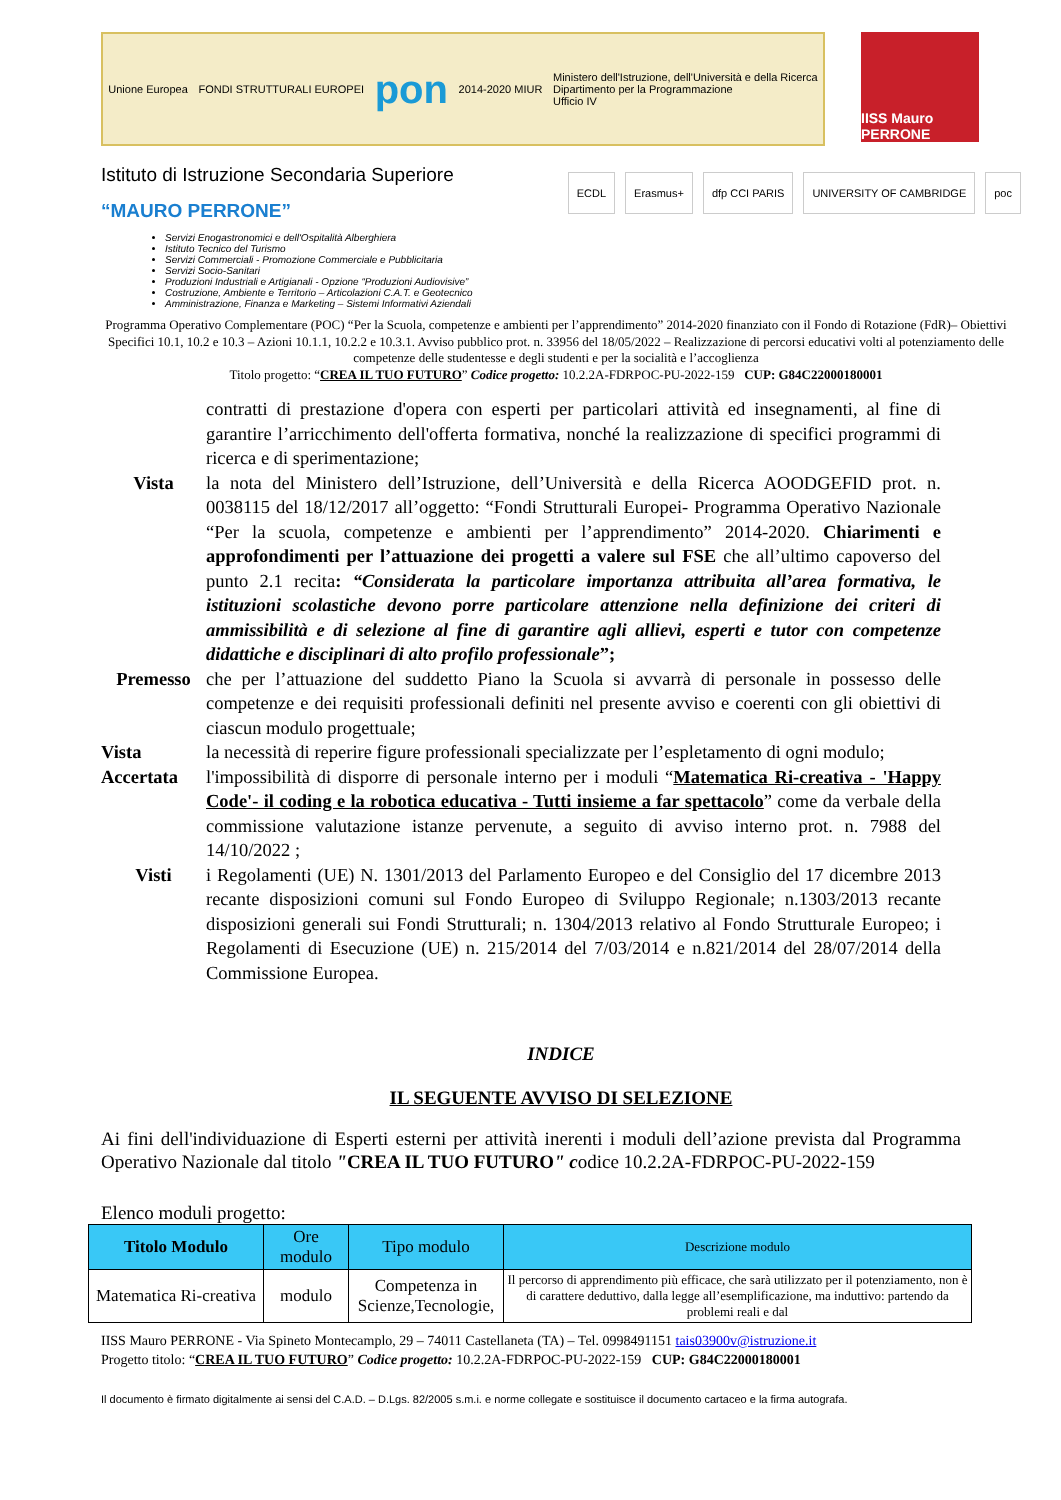Unione Europea FONDI STRUTTURALI EUROPEI pon 2014-2020 MIUR Ministero dell'Istruzione, dell'Università e della Ricerca
Dipartimento per la Programmazione
Ufficio IV
IISS Mauro PERRONE
Istituto di Istruzione Secondaria Superiore
“MAURO PERRONE”
ECDL Erasmus+ dfp CCI PARIS UNIVERSITY OF CAMBRIDGE poc
Servizi Enogastronomici e dell'Ospitalità Alberghiera
Istituto Tecnico del Turismo
Servizi Commerciali - Promozione Commerciale e Pubblicitaria
Servizi Socio-Sanitari
Produzioni Industriali e Artigianali - Opzione “Produzioni Audiovisive”
Costruzione, Ambiente e Territorio – Articolazioni C.A.T. e Geotecnico
Amministrazione, Finanza e Marketing – Sistemi Informativi Aziendali
Programma Operativo Complementare (POC) “Per la Scuola, competenze e ambienti per l’apprendimento” 2014-2020 finanziato con il Fondo di Rotazione (FdR)– Obiettivi Specifici 10.1, 10.2 e 10.3 – Azioni 10.1.1, 10.2.2 e 10.3.1. Avviso pubblico prot. n. 33956 del 18/05/2022 – Realizzazione di percorsi educativi volti al potenziamento delle competenze delle studentesse e degli studenti e per la socialità e l’accoglienza
Titolo progetto: “CREA IL TUO FUTURO” Codice progetto: 10.2.2A-FDRPOC-PU-2022-159 CUP: G84C22000180001
contratti di prestazione d'opera con esperti per particolari attività ed insegnamenti, al fine di garantire l’arricchimento dell'offerta formativa, nonché la realizzazione di specifici programmi di ricerca e di sperimentazione;
Vista la nota del Ministero dell’Istruzione, dell’Università e della Ricerca AOODGEFID prot. n. 0038115 del 18/12/2017 all’oggetto: “Fondi Strutturali Europei- Programma Operativo Nazionale “Per la scuola, competenze e ambienti per l’apprendimento” 2014-2020. Chiarimenti e approfondimenti per l’attuazione dei progetti a valere sul FSE che all’ultimo capoverso del punto 2.1 recita: “Considerata la particolare importanza attribuita all’area formativa, le istituzioni scolastiche devono porre particolare attenzione nella definizione dei criteri di ammissibilità e di selezione al fine di garantire agli allievi, esperti e tutor con competenze didattiche e disciplinari di alto profilo professionale”;
Premesso che per l’attuazione del suddetto Piano la Scuola si avvarrà di personale in possesso delle competenze e dei requisiti professionali definiti nel presente avviso e coerenti con gli obiettivi di ciascun modulo progettuale;
Vista la necessità di reperire figure professionali specializzate per l’espletamento di ogni modulo;
Accertata l'impossibilità di disporre di personale interno per i moduli “Matematica Ri-creativa - 'Happy Code'- il coding e la robotica educativa - Tutti insieme a far spettacolo” come da verbale della commissione valutazione istanze pervenute, a seguito di avviso interno prot. n. 7988 del 14/10/2022 ;
Visti i Regolamenti (UE) N. 1301/2013 del Parlamento Europeo e del Consiglio del 17 dicembre 2013 recante disposizioni comuni sul Fondo Europeo di Sviluppo Regionale; n.1303/2013 recante disposizioni generali sui Fondi Strutturali; n. 1304/2013 relativo al Fondo Strutturale Europeo; i Regolamenti di Esecuzione (UE) n. 215/2014 del 7/03/2014 e n.821/2014 del 28/07/2014 della Commissione Europea.
INDICE
IL SEGUENTE AVVISO DI SELEZIONE
Ai fini dell'individuazione di Esperti esterni per attività inerenti i moduli dell’azione prevista dal Programma Operativo Nazionale dal titolo "CREA IL TUO FUTURO" codice 10.2.2A-FDRPOC-PU-2022-159
Elenco moduli progetto:
| Titolo Modulo | Ore modulo | Tipo modulo | Descrizione modulo |
| --- | --- | --- | --- |
| Matematica Ri-creativa | modulo | Competenza in Scienze,Tecnologie, | Il percorso di apprendimento più efficace, che sarà utilizzato per il potenziamento, non è di carattere deduttivo, dalla legge all’esemplificazione, ma induttivo: partendo da problemi reali e dal |
IISS Mauro PERRONE - Via Spineto Montecamplo, 29 – 74011 Castellaneta (TA) – Tel. 0998491151 tais03900v@istruzione.it
Progetto titolo: “CREA IL TUO FUTURO” Codice progetto: 10.2.2A-FDRPOC-PU-2022-159 CUP: G84C22000180001
Il documento è firmato digitalmente ai sensi del C.A.D. – D.Lgs. 82/2005 s.m.i. e norme collegate e sostituisce il documento cartaceo e la firma autografa.